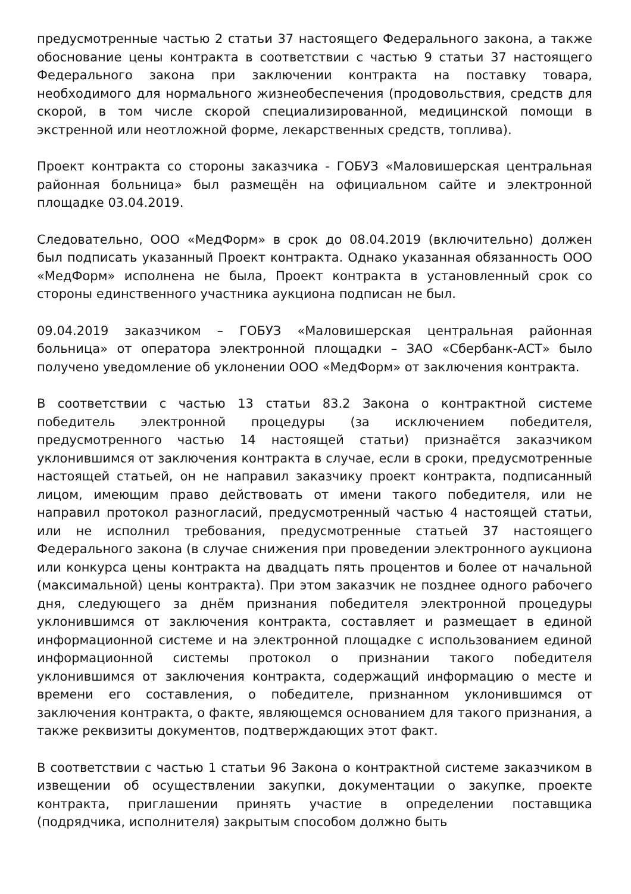предусмотренные частью 2 статьи 37 настоящего Федерального закона, а также обоснование цены контракта в соответствии с частью 9 статьи 37 настоящего Федерального закона при заключении контракта на поставку товара, необходимого для нормального жизнеобеспечения (продовольствия, средств для скорой, в том числе скорой специализированной, медицинской помощи в экстренной или неотложной форме, лекарственных средств, топлива).
Проект контракта со стороны заказчика - ГОБУЗ «Маловишерская центральная районная больница» был размещён на официальном сайте и электронной площадке 03.04.2019.
Следовательно, ООО «МедФорм» в срок до 08.04.2019 (включительно) должен был подписать указанный Проект контракта. Однако указанная обязанность ООО «МедФорм» исполнена не была, Проект контракта в установленный срок со стороны единственного участника аукциона подписан не был.
09.04.2019 заказчиком – ГОБУЗ «Маловишерская центральная районная больница» от оператора электронной площадки – ЗАО «Сбербанк-АСТ» было получено уведомление об уклонении ООО «МедФорм» от заключения контракта.
В соответствии с частью 13 статьи 83.2 Закона о контрактной системе победитель электронной процедуры (за исключением победителя, предусмотренного частью 14 настоящей статьи) признаётся заказчиком уклонившимся от заключения контракта в случае, если в сроки, предусмотренные настоящей статьей, он не направил заказчику проект контракта, подписанный лицом, имеющим право действовать от имени такого победителя, или не направил протокол разногласий, предусмотренный частью 4 настоящей статьи, или не исполнил требования, предусмотренные статьей 37 настоящего Федерального закона (в случае снижения при проведении электронного аукциона или конкурса цены контракта на двадцать пять процентов и более от начальной (максимальной) цены контракта). При этом заказчик не позднее одного рабочего дня, следующего за днём признания победителя электронной процедуры уклонившимся от заключения контракта, составляет и размещает в единой информационной системе и на электронной площадке с использованием единой информационной системы протокол о признании такого победителя уклонившимся от заключения контракта, содержащий информацию о месте и времени его составления, о победителе, признанном уклонившимся от заключения контракта, о факте, являющемся основанием для такого признания, а также реквизиты документов, подтверждающих этот факт.
В соответствии с частью 1 статьи 96 Закона о контрактной системе заказчиком в извещении об осуществлении закупки, документации о закупке, проекте контракта, приглашении принять участие в определении поставщика (подрядчика, исполнителя) закрытым способом должно быть